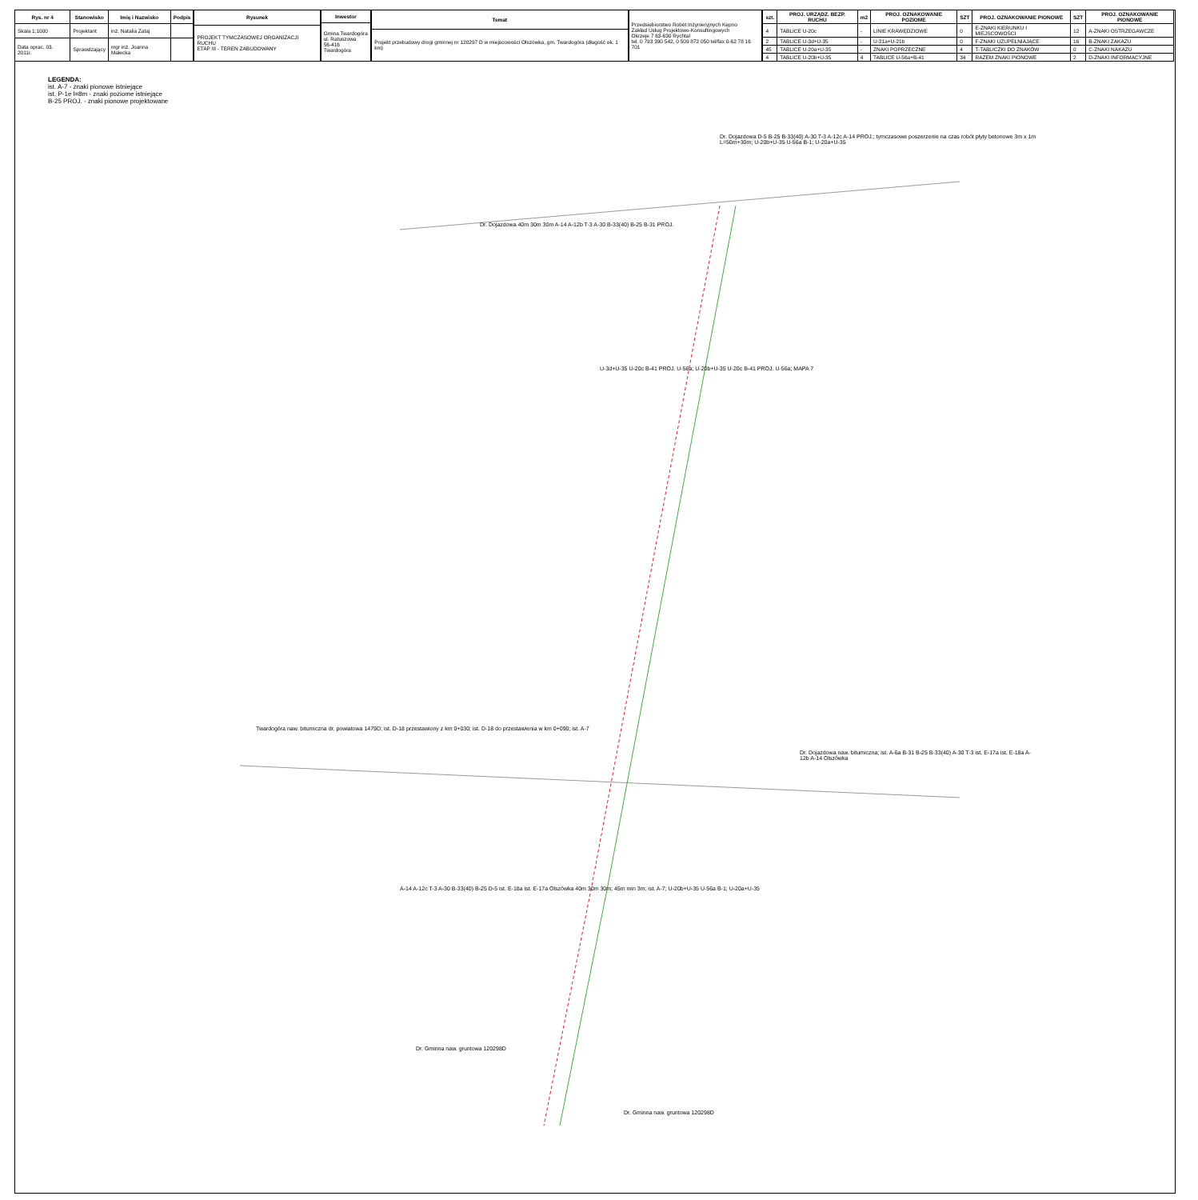| Rys. nr 4 | Stanowisko | Imię i Nazwisko | Podpis |
| --- | --- | --- | --- |
| Skala 1:1000 | Projektant | inż. Natalia Zataj | |
| Data oprac. 03. 2011r. | Sprawdzający | mgr inż. Joanna Małecka | |
| Rysunek |
| --- |
| PROJEKT TYMCZASOWEJ ORGANIZACJI RUCHU ETAP III - TEREN ZABUDOWANY |
| Inwestor |
| --- |
| Gmina Twardogóra ul. Ratuszowa 56-416 Twardogóra |
| Temat |
| --- |
| Projekt przebudowy drogi gminnej nr 120297 D w miejscowości Olszówka, gm. Twardogóra (długość ok. 1 km) |
| Przedsiębiorstwo Robót Inżynieryjnych Kępno Zakład Usług Projektowo-Konsultingowych Okrzeje 7 63-630 Rychtal tel. 0 793 390 542, 0 509 872 050 tel/fax 0-62 78 16 701 |
| szt. | PROJ. URZĄDZ. BEZP. RUCHU | m2 | PROJ. OZNAKOWANIE POZIOME | SZT | PROJ. OZNAKOWANIE PIONOWE | SZT | PROJ. OZNAKOWANIE PIONOWE |
| --- | --- | --- | --- | --- | --- | --- | --- |
| 4 | TABLICE U-20c | - | LINIE KRAWĘDZIOWE | 0 | E-ZNAKI KIERUNKU I MIEJSCOWOŚCI | 12 | A-ZNAKI OSTRZEGAWCZE |
| 2 | TABLICE U-3d+U-35 | - | U-21a+U-21b | 0 | F-ZNAKI UZUPEŁNIAJĄCE | 16 | B-ZNAKI ZAKAZU |
| 45 | TABLICE U-20a+U-35 | - | ZNAKI POPRZECZNE | 4 | T-TABLICZKI DO ZNAKÓW | 0 | C-ZNAKI NAKAZU |
| 4 | TABLICE U-20b+U-35 | 4 | TABLICE U-56a+B-41 | 34 | RAZEM ZNAKI PIONOWE | 2 | D-ZNAKI INFORMACYJNE |
LEGENDA:
ist. A-7 - znaki pionowe istniejące
ist. P-1e l=8m - znaki poziome istniejące
B-25 PROJ. - znaki pionowe projektowane
Dr. Dojazdowa 40m 30m 30m A-14 A-12b T-3 A-30 B-33(40) B-25 B-31 PROJ.
Dr. Dojazdowa D-5 B-25 B-33(40) A-30 T-3 A-12c A-14 PROJ.; tymczasowe poszerzenie na czas robót płyty betonowe 3m x 1m L=50m+30m; U-20b+U-35 U-56a B-1; U-20a+U-35
U-3d+U-35 U-20c B-41 PROJ. U-56a; U-20b+U-35 U-20c B-41 PROJ. U-56a; MAPA 7
Twardogóra naw. bitumiczna dr. powiatowa 1479D; ist. D-18 przestawiony z km 0+030; ist. D-18 do przestawienia w km 0+090; ist. A-7
Dr. Dojazdowa naw. bitumiczna; ist. A-6a B-31 B-25 B-33(40) A-30 T-3 ist. E-17a ist. E-18a A-12b A-14 Olszówka
A-14 A-12c T-3 A-30 B-33(40) B-25 D-5 ist. E-18a ist. E-17a Olszówka 40m 30m 30m; 45m min 3m; ist. A-7; U-20b+U-35 U-56a B-1; U-20a+U-35
Dr. Gminna naw. gruntowa 120298D
Dr. Gminna naw. gruntowa 120298D